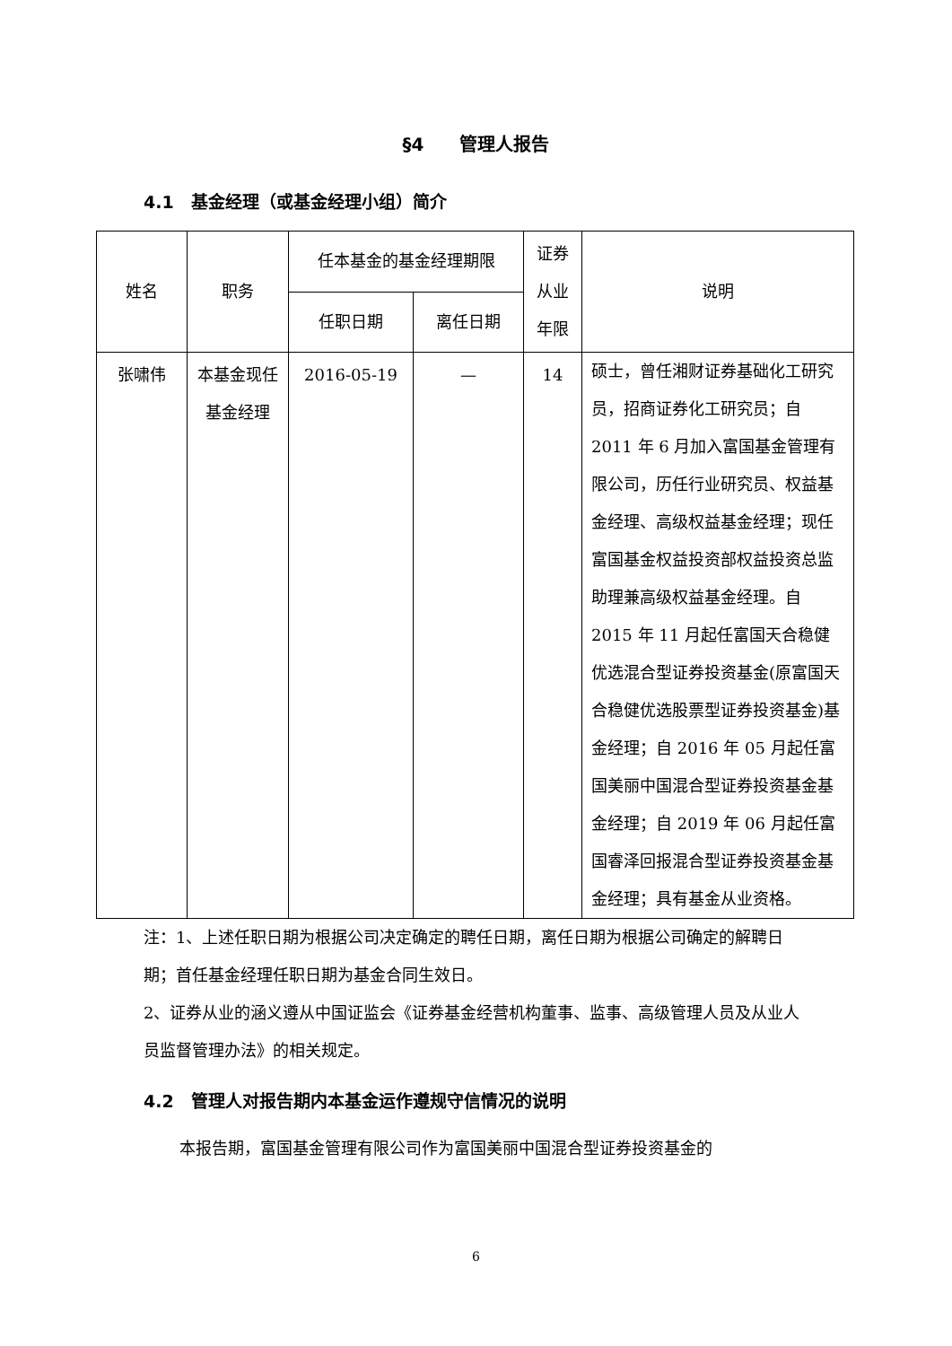§4　　管理人报告
4.1　基金经理（或基金经理小组）简介
| 姓名 | 职务 | 任本基金的基金经理期限 | | 证券从业年限 | 说明 |
| --- | --- | --- | --- | --- | --- |
| | | 任职日期 | 离任日期 | | |
| 张啸伟 | 本基金现任基金经理 | 2016-05-19 | — | 14 | 硕士，曾任湘财证券基础化工研究员，招商证券化工研究员；自 2011 年 6 月加入富国基金管理有限公司，历任行业研究员、权益基金经理、高级权益基金经理；现任富国基金权益投资部权益投资总监助理兼高级权益基金经理。自 2015 年 11 月起任富国天合稳健优选混合型证券投资基金(原富国天合稳健优选股票型证券投资基金)基金经理；自 2016 年 05 月起任富国美丽中国混合型证券投资基金基金经理；自 2019 年 06 月起任富国睿泽回报混合型证券投资基金基金经理；具有基金从业资格。 |
注：1、上述任职日期为根据公司决定确定的聘任日期，离任日期为根据公司确定的解聘日期；首任基金经理任职日期为基金合同生效日。
2、证券从业的涵义遵从中国证监会《证券基金经营机构董事、监事、高级管理人员及从业人员监督管理办法》的相关规定。
4.2　管理人对报告期内本基金运作遵规守信情况的说明
本报告期，富国基金管理有限公司作为富国美丽中国混合型证券投资基金的
6